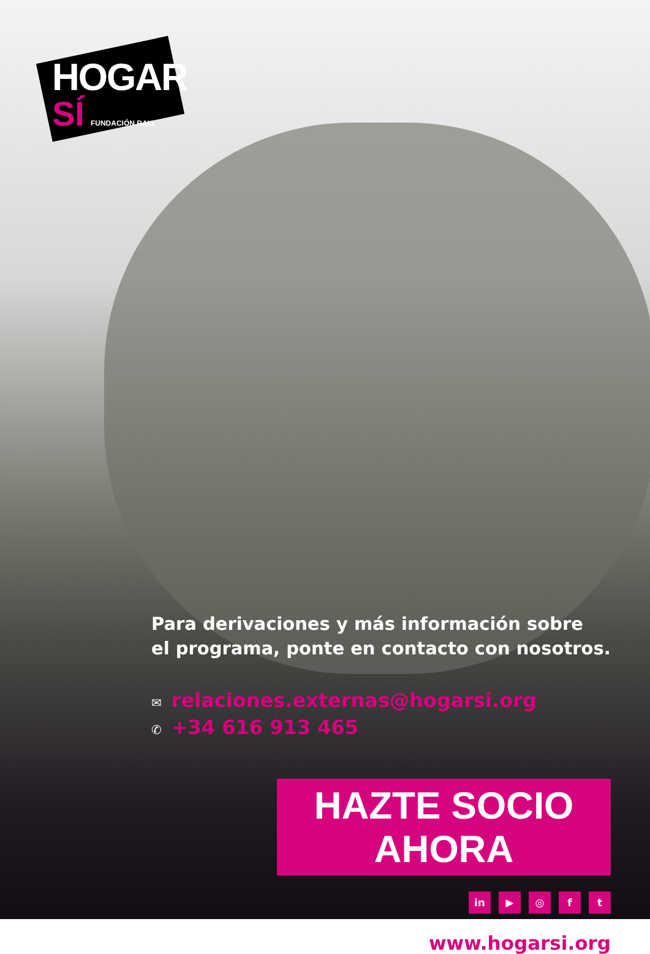HOGAR
SÍ FUNDACIÓN RAIS
Para derivaciones y más información sobre
el programa, ponte en contacto con nosotros.
✉ relaciones.externas@hogarsi.org
✆ +34 616 913 465
HAZTE SOCIO AHORA
in ▶ ◎ f t
www.hogarsi.org